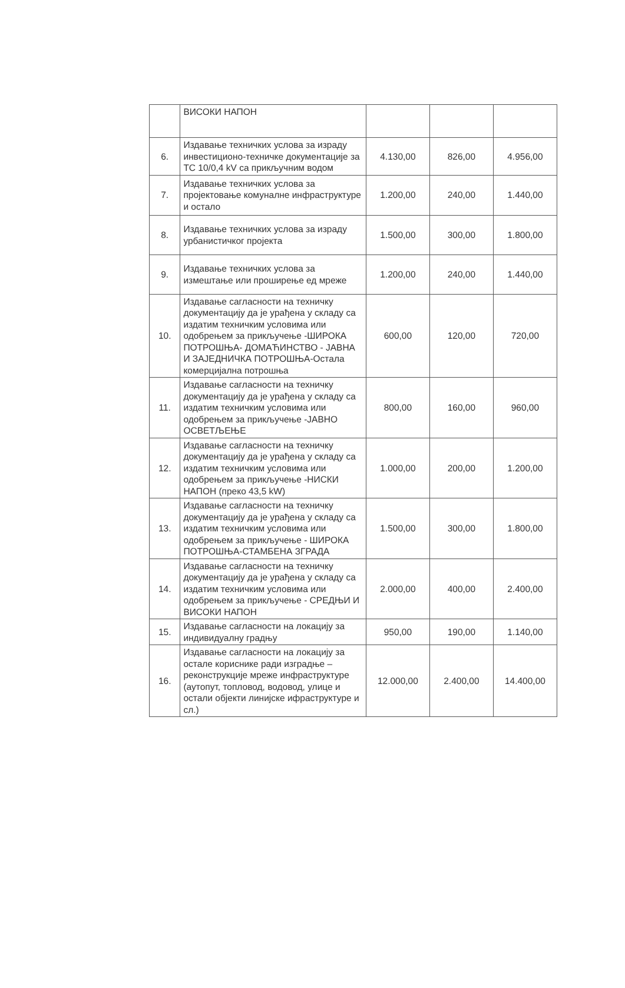| | ВИСОКИ НАПОН | | | |
| 6. | Издавање техничких услова за израду инвестиционо-техничке документације за ТС 10/0,4 kV са прикључним водом | 4.130,00 | 826,00 | 4.956,00 |
| 7. | Издавање техничких услова за пројектовање комуналне инфраструктуре и остало | 1.200,00 | 240,00 | 1.440,00 |
| 8. | Издавање техничких услова за израду урбанистичког пројекта | 1.500,00 | 300,00 | 1.800,00 |
| 9. | Издавање техничких услова за измештање или проширење ед мреже | 1.200,00 | 240,00 | 1.440,00 |
| 10. | Издавање сагласности на техничку документацију да је урађена у складу са издатим техничким условима или одобрењем за прикључење -ШИРОКА ПОТРОШЊА- ДОМАЋИНСТВО - ЈАВНА И ЗАЈЕДНИЧКА ПОТРОШЊА-Остала комерцијална потрошња | 600,00 | 120,00 | 720,00 |
| 11. | Издавање сагласности на техничку документацију да је урађена у складу са издатим техничким условима или одобрењем за прикључење -ЈАВНО ОСВЕТЉЕЊЕ | 800,00 | 160,00 | 960,00 |
| 12. | Издавање сагласности на техничку документацију да је урађена у складу са издатим техничким условима или одобрењем за прикључење -НИСКИ НАПОН (преко 43,5 kW) | 1.000,00 | 200,00 | 1.200,00 |
| 13. | Издавање сагласности на техничку документацију да је урађена у складу са издатим техничким условима или одобрењем за прикључење - ШИРОКА ПОТРОШЊА-СТАМБЕНА ЗГРАДА | 1.500,00 | 300,00 | 1.800,00 |
| 14. | Издавање сагласности на техничку документацију да је урађена у складу са издатим техничким условима или одобрењем за прикључење - СРЕДЊИ И ВИСОКИ НАПОН | 2.000,00 | 400,00 | 2.400,00 |
| 15. | Издавање сагласности на локацију за индивидуалну градњу | 950,00 | 190,00 | 1.140,00 |
| 16. | Издавање сагласности на локацију за остале кориснике ради изградње – реконструкције мреже инфраструктуре (аутопут, топловод, водовод, улице и остали објекти линијске ифраструктуре и сл.) | 12.000,00 | 2.400,00 | 14.400,00 |